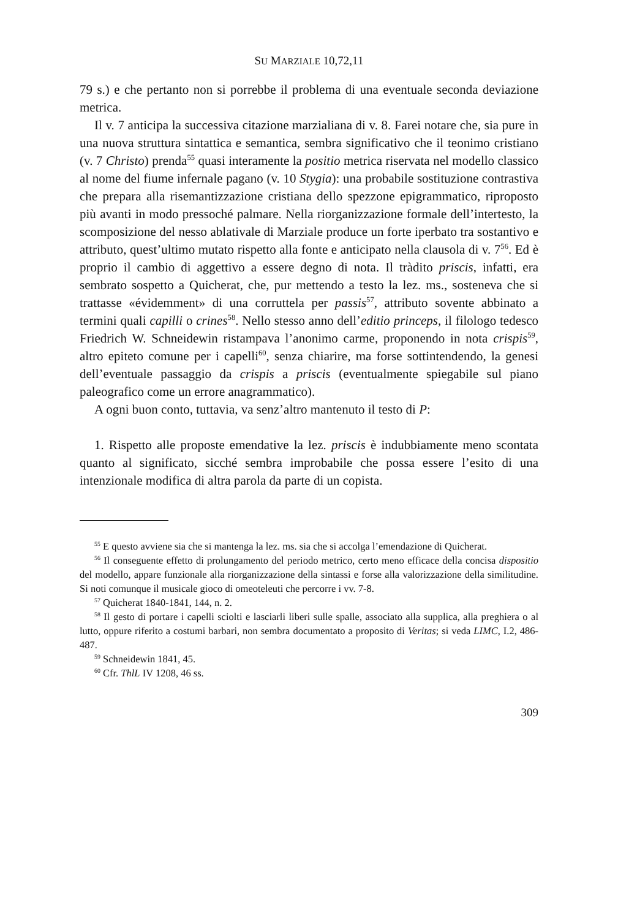SU MARZIALE 10,72,11
79 s.) e che pertanto non si porrebbe il problema di una eventuale seconda deviazione metrica.
Il v. 7 anticipa la successiva citazione marzialiana di v. 8. Farei notare che, sia pure in una nuova struttura sintattica e semantica, sembra significativo che il teonimo cristiano (v. 7 Christo) prenda<sup>55</sup> quasi interamente la positio metrica riservata nel modello classico al nome del fiume infernale pagano (v. 10 Stygia): una probabile sostituzione contrastiva che prepara alla risemantizzazione cristiana dello spezzone epigrammatico, riproposto più avanti in modo pressoché palmare. Nella riorganizzazione formale dell’intertesto, la scomposizione del nesso ablativale di Marziale produce un forte iperbato tra sostantivo e attributo, quest’ultimo mutato rispetto alla fonte e anticipato nella clausola di v. 7<sup>56</sup>. Ed è proprio il cambio di aggettivo a essere degno di nota. Il tràdito priscis, infatti, era sembrato sospetto a Quicherat, che, pur mettendo a testo la lez. ms., sosteneva che si trattasse «évidemment» di una corruttela per passis<sup>57</sup>, attributo sovente abbinato a termini quali capilli o crines<sup>58</sup>. Nello stesso anno dell’editio princeps, il filologo tedesco Friedrich W. Schneidewin ristampava l’anonimo carme, proponendo in nota crispis<sup>59</sup>, altro epiteto comune per i capelli<sup>60</sup>, senza chiarire, ma forse sottintendendo, la genesi dell’eventuale passaggio da crispis a priscis (eventualmente spiegabile sul piano paleografico come un errore anagrammatico).
A ogni buon conto, tuttavia, va senz’altro mantenuto il testo di P:
1. Rispetto alle proposte emendative la lez. priscis è indubbiamente meno scontata quanto al significato, sicché sembra improbabile che possa essere l’esito di una intenzionale modifica di altra parola da parte di un copista.
<sup>55</sup> E questo avviene sia che si mantenga la lez. ms. sia che si accolga l’emendazione di Quicherat.
<sup>56</sup> Il conseguente effetto di prolungamento del periodo metrico, certo meno efficace della concisa dispositio del modello, appare funzionale alla riorganizzazione della sintassi e forse alla valorizzazione della similitudine. Si noti comunque il musicale gioco di omeoteleuti che percorre i vv. 7-8.
<sup>57</sup> Quicherat 1840-1841, 144, n. 2.
<sup>58</sup> Il gesto di portare i capelli sciolti e lasciarli liberi sulle spalle, associato alla supplica, alla preghiera o al lutto, oppure riferito a costumi barbari, non sembra documentato a proposito di Veritas; si veda LIMC, I.2, 486-487.
<sup>59</sup> Schneidewin 1841, 45.
<sup>60</sup> Cfr. ThlL IV 1208, 46 ss.
309